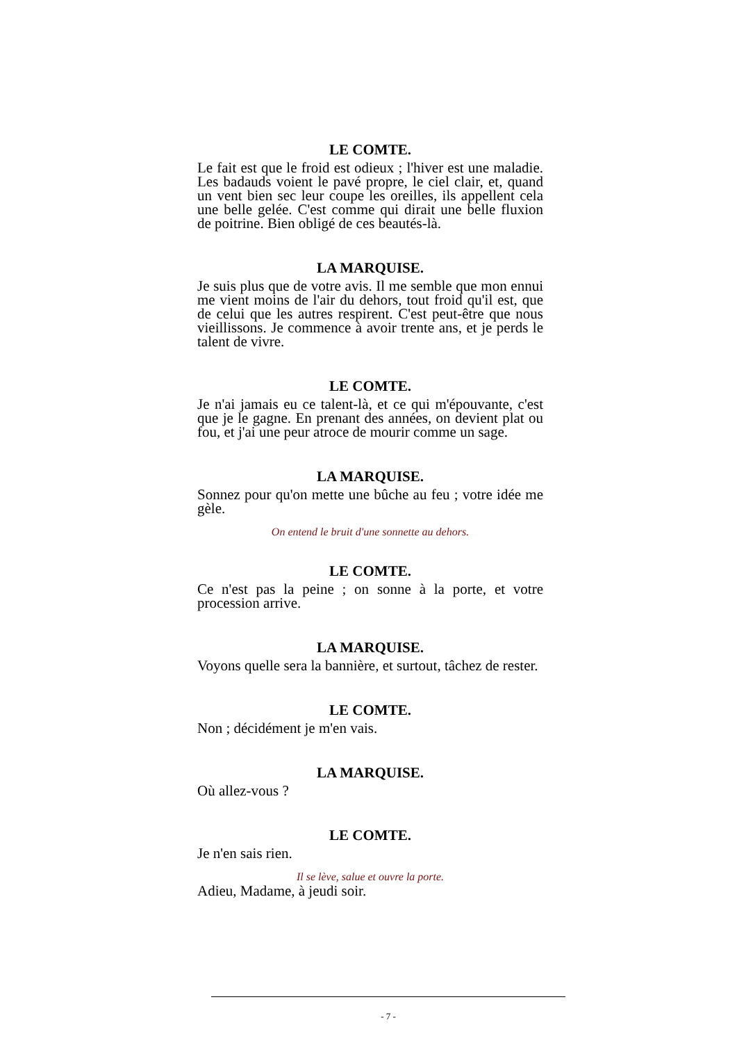LE COMTE.
Le fait est que le froid est odieux ; l'hiver est une maladie. Les badauds voient le pavé propre, le ciel clair, et, quand un vent bien sec leur coupe les oreilles, ils appellent cela une belle gelée. C'est comme qui dirait une belle fluxion de poitrine. Bien obligé de ces beautés-là.
LA MARQUISE.
Je suis plus que de votre avis. Il me semble que mon ennui me vient moins de l'air du dehors, tout froid qu'il est, que de celui que les autres respirent. C'est peut-être que nous vieillissons. Je commence à avoir trente ans, et je perds le talent de vivre.
LE COMTE.
Je n'ai jamais eu ce talent-là, et ce qui m'épouvante, c'est que je le gagne. En prenant des années, on devient plat ou fou, et j'ai une peur atroce de mourir comme un sage.
LA MARQUISE.
Sonnez pour qu'on mette une bûche au feu ; votre idée me gèle.
On entend le bruit d'une sonnette au dehors.
LE COMTE.
Ce n'est pas la peine ; on sonne à la porte, et votre procession arrive.
LA MARQUISE.
Voyons quelle sera la bannière, et surtout, tâchez de rester.
LE COMTE.
Non ; décidément je m'en vais.
LA MARQUISE.
Où allez-vous ?
LE COMTE.
Je n'en sais rien.
Il se lève, salue et ouvre la porte.
Adieu, Madame, à jeudi soir.
- 7 -